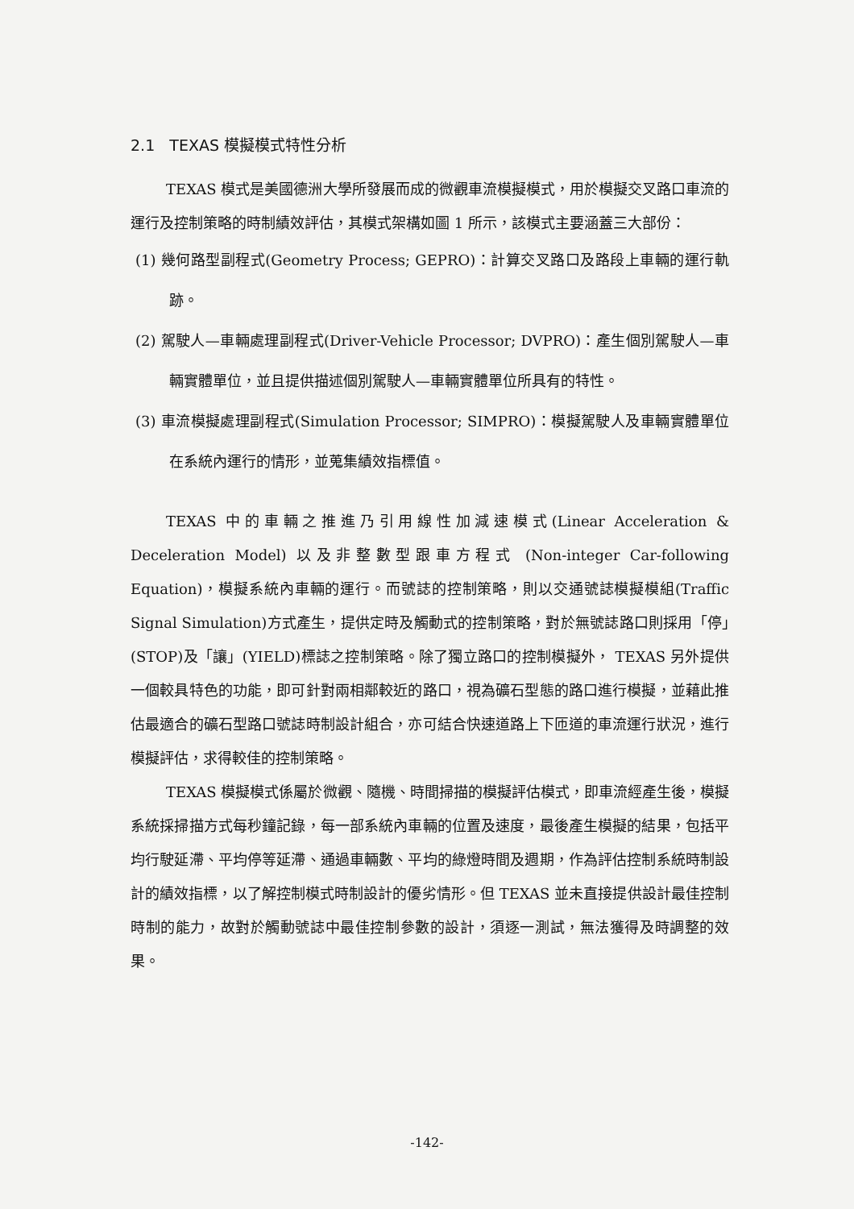2.1 TEXAS 模擬模式特性分析
TEXAS 模式是美國德洲大學所發展而成的微觀車流模擬模式，用於模擬交叉路口車流的運行及控制策略的時制績效評估，其模式架構如圖 1 所示，該模式主要涵蓋三大部份：
(1) 幾何路型副程式(Geometry Process; GEPRO)：計算交叉路口及路段上車輛的運行軌跡。
(2) 駕駛人—車輛處理副程式(Driver-Vehicle Processor; DVPRO)：產生個別駕駛人—車輛實體單位，並且提供描述個別駕駛人—車輛實體單位所具有的特性。
(3) 車流模擬處理副程式(Simulation Processor; SIMPRO)：模擬駕駛人及車輛實體單位在系統內運行的情形，並蒐集績效指標值。
TEXAS 中的車輛之推進乃引用線性加減速模式(Linear Acceleration & Deceleration Model) 以及非整數型跟車方程式 (Non-integer Car-following Equation)，模擬系統內車輛的運行。而號誌的控制策略，則以交通號誌模擬模組(Traffic Signal Simulation)方式產生，提供定時及觸動式的控制策略，對於無號誌路口則採用「停」(STOP)及「讓」(YIELD)標誌之控制策略。除了獨立路口的控制模擬外， TEXAS 另外提供一個較具特色的功能，即可針對兩相鄰較近的路口，視為礦石型態的路口進行模擬，並藉此推估最適合的礦石型路口號誌時制設計組合，亦可結合快速道路上下匝道的車流運行狀況，進行模擬評估，求得較佳的控制策略。
TEXAS 模擬模式係屬於微觀、隨機、時間掃描的模擬評估模式，即車流經產生後，模擬系統採掃描方式每秒鐘記錄，每一部系統內車輛的位置及速度，最後產生模擬的結果，包括平均行駛延滯、平均停等延滯、通過車輛數、平均的綠燈時間及週期，作為評估控制系統時制設計的績效指標，以了解控制模式時制設計的優劣情形。但 TEXAS 並未直接提供設計最佳控制時制的能力，故對於觸動號誌中最佳控制參數的設計，須逐一測試，無法獲得及時調整的效果。
-142-